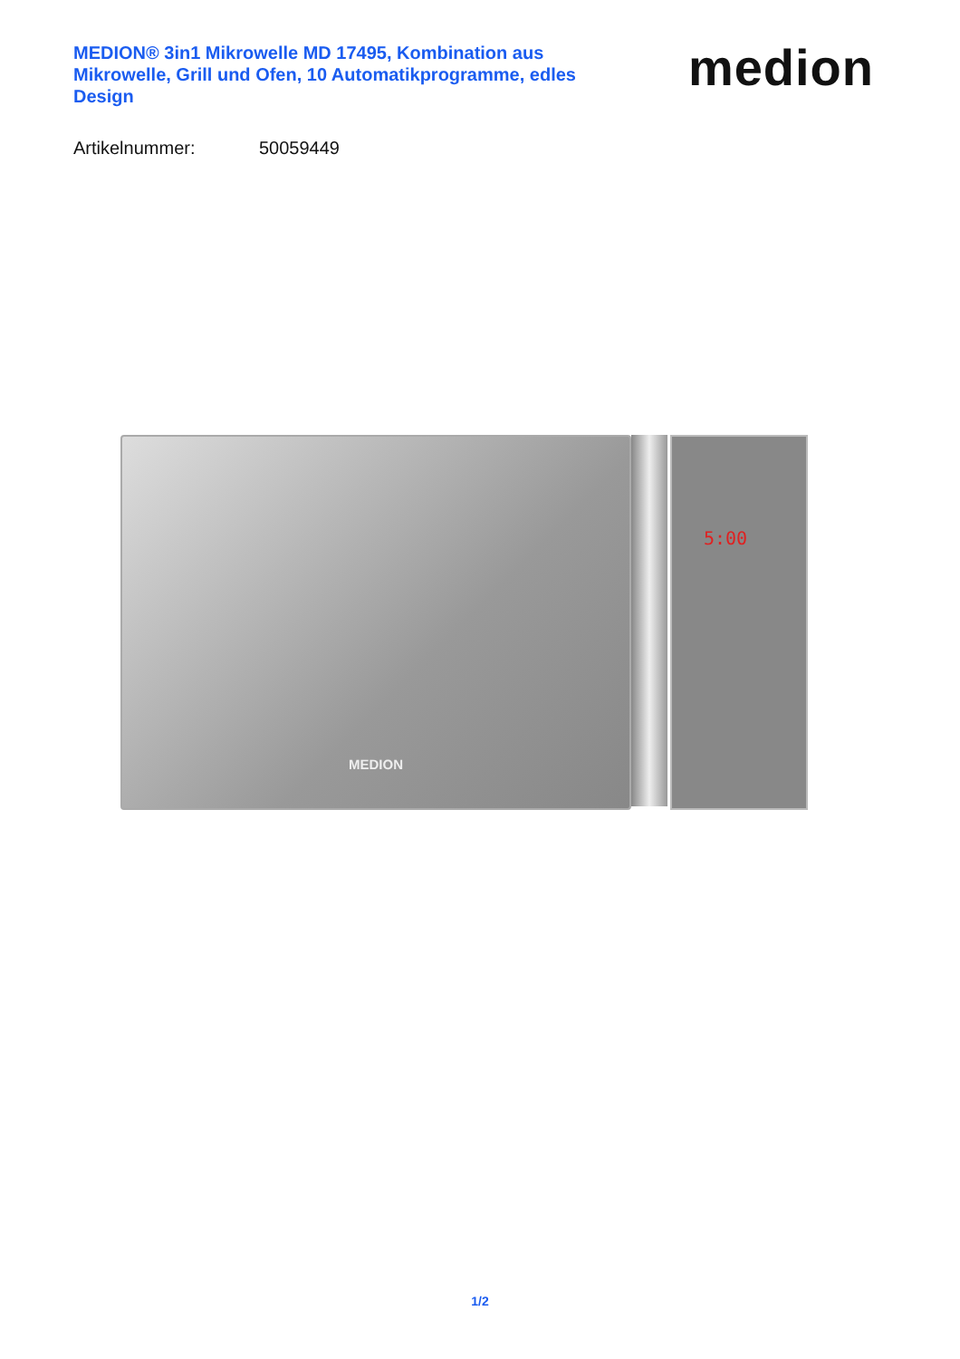MEDION® 3in1 Mikrowelle MD 17495, Kombination aus Mikrowelle, Grill und Ofen, 10 Automatikprogramme, edles Design
medion
Artikelnummer: 50059449
MEDION 5:00
1/2